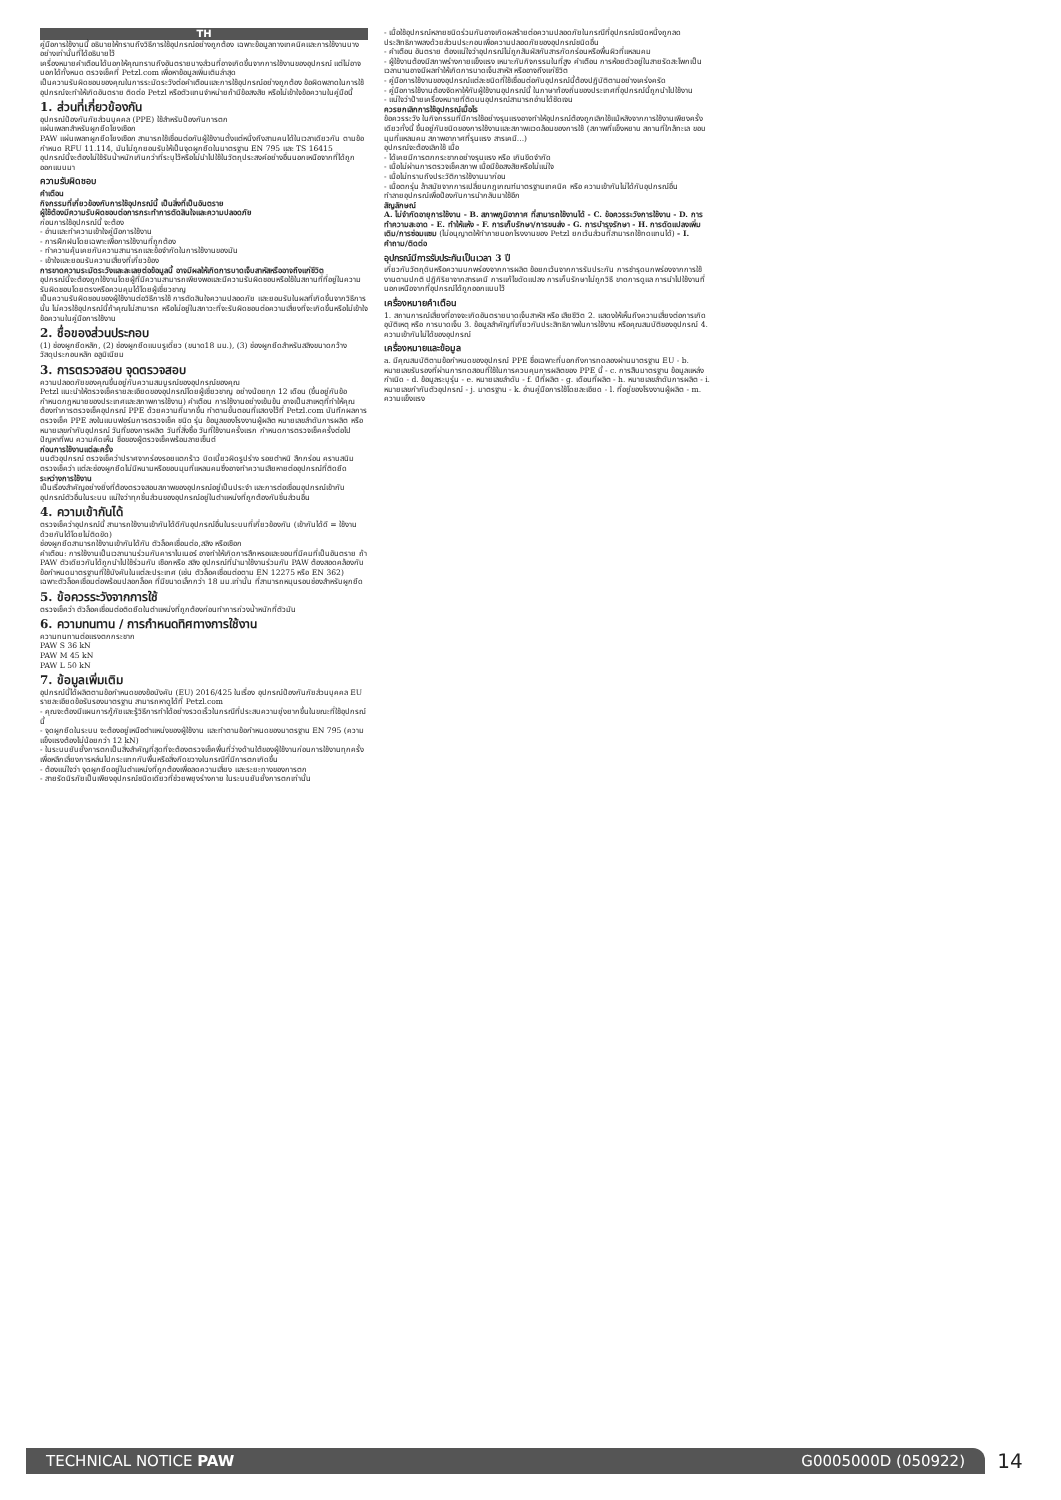TH
คู่มือการใช้งานนี้ อธิบายให้ทราบถึงวิธีการใช้อุปกรณ์อย่างถูกต้อง เฉพาะข้อมูลทางเทคนิคและการใช้งานบางอย่างเท่านั้นที่ได้อธิบายไว้
เครื่องหมายคำเตือนได้บอกให้คุณทราบถึงอันตรายบางส่วนที่อาจเกิดขึ้นจากการใช้งานของอุปกรณ์ แต่ไม่อาจบอกได้ทั้งหมด ตรวจเช็คที่ Petzl.com เพื่อหาข้อมูลเพิ่มเติมล่าสุด
เป็นความรับผิดชอบของคุณในการระมัดระวังต่อคำเตือนและการใช้อุปกรณ์อย่างถูกต้อง ข้อผิดพลาดในการใช้อุปกรณ์จะทำให้เกิดอันตราย ติดต่อ Petzl หรือตัวแทนจำหน่ายถ้ามีข้อสงสัย หรือไม่เข้าใจข้อความในคู่มือนี้
1. ส่วนที่เกี่ยวข้องกัน
อุปกรณ์ป้องกันภัยส่วนบุคคล (PPE) ใช้สำหรับป้องกันการตก
แผ่นเพลทสำหรับผูกยึดโยงเชือก
PAW แผ่นเพลทผูกยึดโยงเชือก สามารถใช้เชื่อมต่อกับผู้ใช้งานตั้งแต่หนึ่งถึงสามคนได้ในเวลาเดียวกัน ตามข้อกำหนด RFU 11.114, มันไม่ถูกยอมรับให้เป็นจุดผูกยึดในมาตรฐาน EN 795 และ TS 16415
อุปกรณ์นี้จะต้องไม่ใช้รับน้ำหนักเกินกว่าที่ระบุไว้หรือไม่นำไปใช้ในวัตถุประสงค์อย่างอื่นนอกเหนือจากที่ได้ถูกออกแบบมา
ความรับผิดชอบ
คำเตือน
กิจกรรมที่เกี่ยวข้องกับการใช้อุปกรณ์นี้ เป็นสิ่งที่เป็นอันตราย
ผู้ใช้ต้องมีความรับผิดชอบต่อการกระทำการตัดสินใจและความปลอดภัย
ก่อนการใช้อุปกรณ์นี้ จะต้อง
- อ่านและทำความเข้าใจคู่มือการใช้งาน
- การฝึกฝนโดยเฉพาะเพื่อการใช้งานที่ถูกต้อง
- ทำความคุ้นเคยกับความสามารถและข้อจำกัดในการใช้งานของมัน
- เข้าใจและยอมรับความเสี่ยงที่เกี่ยวข้อง
การขาดความระมัดระวังและละเลยต่อข้อมูลนี้ อาจมีผลให้เกิดการบาดเจ็บสาหัสหรืออาจถึงแก่ชีวิต
อุปกรณ์นี้จะต้องถูกใช้งานโดยผู้ที่มีความสามารถเพียงพอและมีความรับผิดชอบหรือใช้ในสถานที่ที่อยู่ในความรับผิดชอบโดยตรงหรือควบคุมได้โดยผู้เชี่ยวชาญ
เป็นความรับผิดชอบของผู้ใช้งานต่อวิธีการใช้ การตัดสินใจความปลอดภัย และยอมรับในผลที่เกิดขึ้นจากวิธีการนั้น ไม่ควรใช้อุปกรณ์นี้ถ้าคุณไม่สามารถ หรือไม่อยู่ในสภาวะที่จะรับผิดชอบต่อความเสี่ยงที่จะเกิดขึ้นหรือไม่เข้าใจข้อความในคู่มือการใช้งาน
2. ชื่อของส่วนประกอบ
(1) ช่องผูกยึดหลัก, (2) ช่องผูกยึดแบบรูเดี่ยว (ขนาด18 มม.), (3) ช่องผูกยึดสำหรับสลิงขนาดกว้าง
วัสดุประกอบหลัก อลูมิเนียม
3. การตรวจสอบ จุดตรวจสอบ
ความปลอดภัยของคุณขึ้นอยู่กับความสมบูรณ์ของอุปกรณ์ของคุณ
Petzl แนะนำให้ตรวจเช็ครายละเอียดของอุปกรณ์โดยผู้เชี่ยวชาญ อย่างน้อยทุก 12 เดือน (ขึ้นอยู่กับข้อกำหนดกฎหมายของประเทศและสภาพการใช้งาน) คำเตือน การใช้งานอย่างเข้มข้น อาจเป็นสาเหตุที่ทำให้คุณต้องทำการตรวจเช็คอุปกรณ์ PPE ด้วยความถี่มากขึ้น ทำตามขั้นตอนที่แสดงไว้ที่ Petzl.com บันทึกผลการตรวจเช็ค PPE ลงในแบบฟอร์มการตรวจเช็ค ชนิด รุ่น ข้อมูลของโรงงานผู้ผลิต หมายเลขลำดับการผลิต หรือหมายเลขกำกับอุปกรณ์ วันที่ของการผลิต วันที่สั่งซื้อ วันที่ใช้งานครั้งแรก กำหนดการตรวจเช็คครั้งต่อไป ปัญหาที่พบ ความคิดเห็น ชื่อของผู้ตรวจเช็คพร้อมลายเซ็นต์
ก่อนการใช้งานแต่ละครั้ง
บนตัวอุปกรณ์ ตรวจเช็คว่าปราศจากร่องรอยแตกร้าว บิดเบี้ยวผิดรูปร่าง รอยตำหนิ สึกกร่อน คราบสนิม
ตรวจเช็คว่า แต่ละช่องผูกยึดไม่มีหนามหรือขอบมุมที่แหลมคมซึ่งอาจทำความเสียหายต่ออุปกรณ์ที่ติดยึด
ระหว่างการใช้งาน
เป็นเรื่องสำคัญอย่างยิ่งที่ต้องตรวจสอบสภาพของอุปกรณ์อยู่เป็นประจำ และการต่อเชื่อมอุปกรณ์เข้ากับอุปกรณ์ตัวอื่นในระบบ แน่ใจว่าทุกชิ้นส่วนของอุปกรณ์อยู่ในตำแหน่งที่ถูกต้องกับชิ้นส่วนอื่น
4. ความเข้ากันได้
ตรวจเช็คว่าอุปกรณ์นี้ สามารถใช้งานเข้ากันได้ดีกับอุปกรณ์อื่นในระบบที่เกี่ยวข้องกัน (เข้ากันได้ดี = ใช้งานด้วยกันได้โดยไม่ติดขัด)
ช่องผูกยึดสามารถใช้งานเข้ากันได้กับ ตัวล็อคเชื่อมต่อ,สลิง หรือเชือก
คำเตือน: การใช้งานเป็นเวลานานร่วมกับคาราไบเนอร์ อาจทำให้เกิดการสึกหรอและขอบที่มีคมที่เป็นอันตราย ถ้า PAW ตัวเดียวกันได้ถูกนำไปใช้ร่วมกับ เชือกหรือ สลิง อุปกรณ์ที่นำมาใช้งานร่วมกับ PAW ต้องสอดคล้องกับข้อกำหนดมาตรฐานที่ใช้บังคับในแต่ละประเทศ (เช่น ตัวล็อคเชื่อมต่อตาม EN 12275 หรือ EN 362)
เฉพาะตัวล็อคเชื่อมต่อพร้อมปลอกล็อค ที่มีขนาดเล็กกว่า 18 มม.เท่านั้น ที่สามารถหมุนรอบช่องสำหรับผูกยึด
5. ข้อควรระวังจากการใช้
ตรวจเช็คว่า ตัวล็อคเชื่อมต่อติดยึดในตำแหน่งที่ถูกต้องก่อนทำการถ่วงน้ำหนักที่ตัวมัน
6. ความทนทาน / การกำหนดทิศทางการใช้งาน
ความทนทานต่อแรงตกกระชาก
PAW S 36 kN
PAW M 45 kN
PAW L 50 kN
7. ข้อมูลเพิ่มเติม
อุปกรณ์นี้ได้ผลิตตามข้อกำหนดของข้อบังคับ (EU) 2016/425 ในเรื่อง อุปกรณ์ป้องกันภัยส่วนบุคคล EU รายละเอียดข้อรับรองมาตรฐาน สามารถหาดูได้ที่ Petzl.com
- คุณจะต้องมีแผนการกู้ภัยและรู้วิธีการทำได้อย่างรวดเร็วในกรณีที่ประสบความยุ่งยากขึ้นในขณะที่ใช้อุปกรณ์นี้
- จุดผูกยึดในระบบ จะต้องอยู่เหนือตำแหน่งของผู้ใช้งาน และทำตามข้อกำหนดของมาตรฐาน EN 795 (ความแข็งแรงต้องไม่น้อยกว่า 12 kN)
- ในระบบยับยั้งการตกเป็นสิ่งสำคัญที่สุดที่จะต้องตรวจเช็คพื้นที่ว่างด้านใต้ของผู้ใช้งานก่อนการใช้งานทุกครั้ง เพื่อหลีกเลี่ยงการหล่นไปกระแทกกับพื้นหรือสิ่งกีดขวางในกรณีที่มีการตกเกิดขึ้น
- ต้องแน่ใจว่า จุดผูกยึดอยู่ในตำแหน่งที่ถูกต้องเพื่อลดความเสี่ยง และระยะทางของการตก
- สายรัดนิรภัยเป็นเพียงอุปกรณ์ชนิดเดียวที่ช่วยพยุงร่างกาย ในระบบยับยั้งการตกเท่านั้น
- เมื่อใช้อุปกรณ์หลายชนิดร่วมกันอาจเกิดผลร้ายต่อความปลอดภัยในกรณีที่อุปกรณ์ชนิดหนึ่งถูกลดประสิทธิภาพลงด้วยส่วนประกอบเพื่อความปลอดภัยของอุปกรณ์ชนิดอื่น
- คำเตือน อันตราย ต้องแน่ใจว่าอุปกรณ์ไม่ถูกสัมผัสกับสารกัดกร่อนหรือพื้นผิวที่แหลมคม
- ผู้ใช้งานต้องมีสภาพร่างกายแข็งแรง เหมาะกับกิจกรรมในที่สูง คำเตือน การห้อยตัวอยู่ในสายรัดสะโพกเป็นเวลานานอาจมีผลทำให้เกิดการบาดเจ็บสาหัส หรืออาจถึงแก่ชีวิต
- คู่มือการใช้งานของอุปกรณ์แต่ละชนิดที่ใช้เชื่อมต่อกับอุปกรณ์นี้ต้องปฏิบัติตามอย่างเคร่งครัด
- คู่มือการใช้งานต้องจัดหาให้กับผู้ใช้งานอุปกรณ์นี้ ในภาษาท้องถิ่นของประเทศที่อุปกรณ์นี้ถูกนำไปใช้งาน
- แน่ใจว่าป้ายเครื่องหมายที่ติดบนอุปกรณ์สามารถอ่านได้ชัดเจน
ควรยกเลิกการใช้อุปกรณ์เมื่อไร
ข้อควรระวัง ในกิจกรรมที่มีการใช้อย่างรุนแรงอาจทำให้อุปกรณ์ต้องถูกเลิกใช้แม้หลังจากการใช้งานเพียงครั้งเดียวทั้งนี้ ขึ้นอยู่กับชนิดของการใช้งานและสภาพแวดล้อมของการใช้ (สภาพที่แข็งหยาบ สถานที่ใกล้ทะเล ขอบมุมที่แหลมคม สภาพอากาศที่รุนแรง สารเคมี...)
อุปกรณ์จะต้องเลิกใช้ เมื่อ
- ได้เคยมีการตกกระชากอย่างรุนแรง หรือ เกินขีดจำกัด
- เมื่อไม่ผ่านการตรวจเช็คสภาพ เมื่อมีข้อสงสัยหรือไม่แน่ใจ
- เมื่อไม่ทราบถึงประวัติการใช้งานมาก่อน
- เมื่อตกรุ่น ล้าสมัยจากการเปลี่ยนกฎเกณฑ์มาตรฐานเทคนิค หรือ ความเข้ากันไม่ได้กับอุปกรณ์อื่น
ทำลายอุปกรณ์เพื่อป้องกันการนำกลับมาใช้อีก
สัญลักษณ์
A. ไม่จำกัดอายุการใช้งาน - B. สภาพภูมิอากาศ ที่สามารถใช้งานได้ - C. ข้อควรระวังการใช้งาน - D. การทำความสะอาด - E. ทำให้แห้ง - F. การเก็บรักษา/การขนส่ง - G. การบำรุงรักษา - H. การดัดแปลงเพิ่มเติม/การซ่อมแซม (ไม่อนุญาตให้ทำภายนอกโรงงานของ Petzl ยกเว้นส่วนที่สามารถใช้ทดแทนได้) - I. คำถาม/ติดต่อ
อุปกรณ์มีการรับประกันเป็นเวลา 3 ปี
เกี่ยวกับวัตถุดิบหรือความบกพร่องจากการผลิต ข้อยกเว้นจากการรับประกัน การชำรุดบกพร่องจากการใช้งานตามปกติ ปฏิกิริยาจากสารเคมี การแก้ไขดัดแปลง การเก็บรักษาไม่ถูกวิธี ขาดการดูแล การนำไปใช้งานที่นอกเหนือจากที่อุปกรณ์ได้ถูกออกแบบไว้
เครื่องหมายคำเตือน
1. สถานการณ์เสี่ยงที่อาจจะเกิดอันตรายบาดเจ็บสาหัส หรือ เสียชีวิต 2. แสดงให้เห็นถึงความเสี่ยงต่อการเกิดอุบัติเหตุ หรือ การบาดเจ็บ 3. ข้อมูลสำคัญที่เกี่ยวกับประสิทธิภาพในการใช้งาน หรือคุณสมบัติของอุปกรณ์ 4. ความเข้ากันไม่ได้ของอุปกรณ์
เครื่องหมายและข้อมูล
a. มีคุณสมบัติตามข้อกำหนดของอุปกรณ์ PPE ชื่อเฉพาะที่บอกถึงการทดลองผ่านมาตรฐาน EU - b. หมายเลขรับรองที่ผ่านการทดสอบที่ใช้ในการควบคุมการผลิตของ PPE นี้ - c. การสืบมาตรฐาน ข้อมูลแหล่งกำเนิด - d. ข้อมูลระบุรุ่น - e. หมายเลขลำดับ - f. ปีที่ผลิต - g. เดือนที่ผลิต - h. หมายเลขลำดับการผลิต - i. หมายเลขกำกับตัวอุปกรณ์ - j. มาตรฐาน - k. อ่านคู่มือการใช้โดยละเอียด - l. ที่อยู่ของโรงงานผู้ผลิต - m. ความแข็งแรง
TECHNICAL NOTICE PAW G0005000D (050922)
14